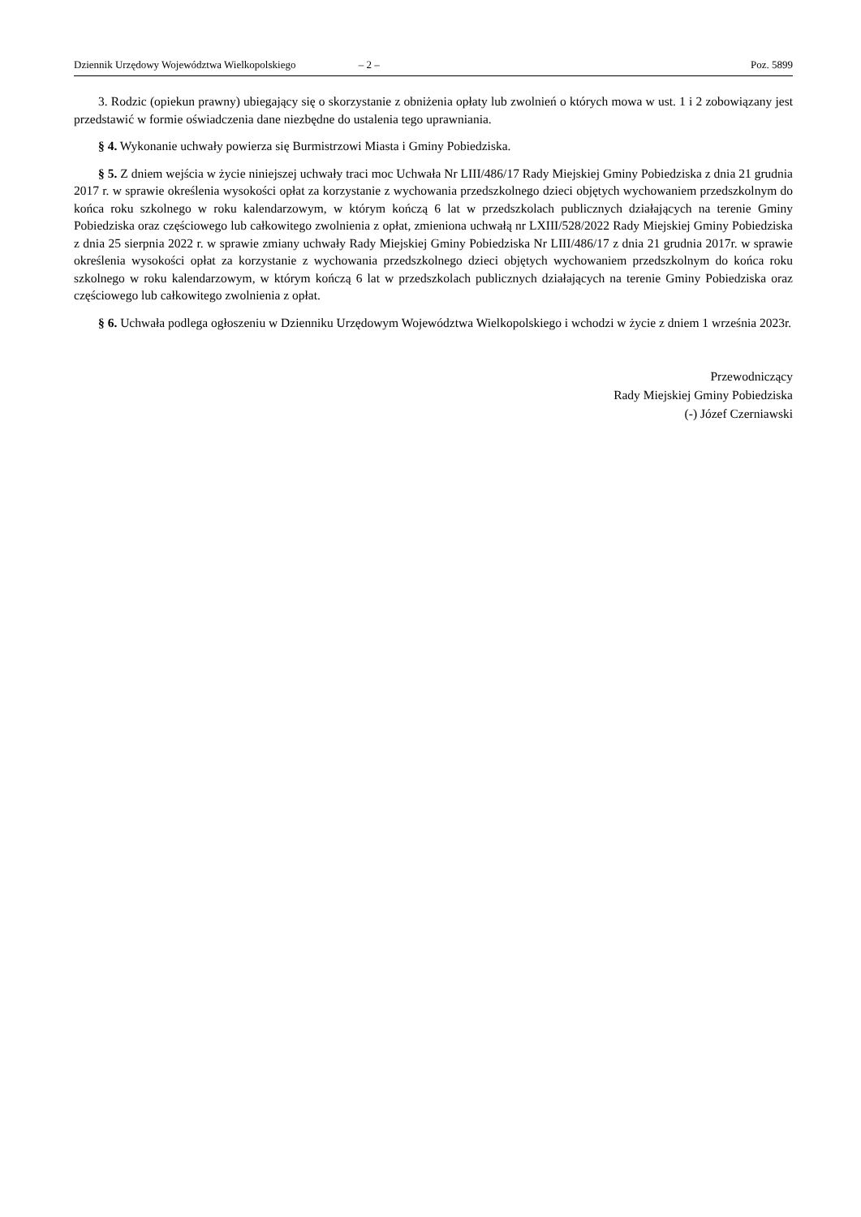Dziennik Urzędowy Województwa Wielkopolskiego – 2 – Poz. 5899
3. Rodzic (opiekun prawny) ubiegający się o skorzystanie z obniżenia opłaty lub zwolnień o których mowa w ust. 1 i 2 zobowiązany jest przedstawić w formie oświadczenia dane niezbędne do ustalenia tego uprawniania.
§ 4. Wykonanie uchwały powierza się Burmistrzowi Miasta i Gminy Pobiedziska.
§ 5. Z dniem wejścia w życie niniejszej uchwały traci moc Uchwała Nr LIII/486/17 Rady Miejskiej Gminy Pobiedziska z dnia 21 grudnia 2017 r. w sprawie określenia wysokości opłat za korzystanie z wychowania przedszkolnego dzieci objętych wychowaniem przedszkolnym do końca roku szkolnego w roku kalendarzowym, w którym kończą 6 lat w przedszkolach publicznych działających na terenie Gminy Pobiedziska oraz częściowego lub całkowitego zwolnienia z opłat, zmieniona uchwałą nr LXIII/528/2022 Rady Miejskiej Gminy Pobiedziska z dnia 25 sierpnia 2022 r. w sprawie zmiany uchwały Rady Miejskiej Gminy Pobiedziska Nr LIII/486/17 z dnia 21 grudnia 2017r. w sprawie określenia wysokości opłat za korzystanie z wychowania przedszkolnego dzieci objętych wychowaniem przedszkolnym do końca roku szkolnego w roku kalendarzowym, w którym kończą 6 lat w przedszkolach publicznych działających na terenie Gminy Pobiedziska oraz częściowego lub całkowitego zwolnienia z opłat.
§ 6. Uchwała podlega ogłoszeniu w Dzienniku Urzędowym Województwa Wielkopolskiego i wchodzi w życie z dniem 1 września 2023r.
Przewodniczący
Rady Miejskiej Gminy Pobiedziska
(-) Józef Czerniawski